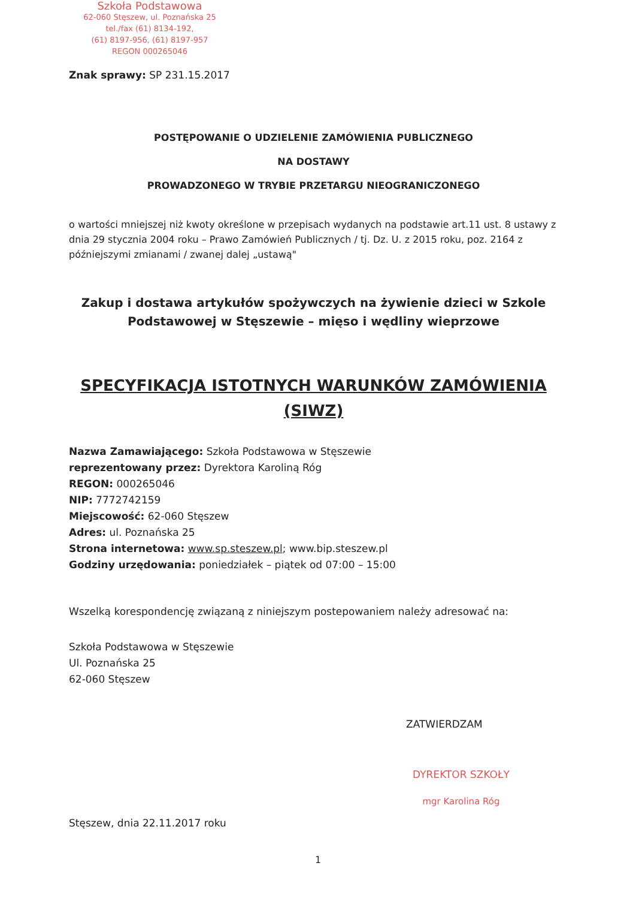Szkoła Podstawowa
62-060 Stęszew, ul. Poznańska 25
tel./fax (61) 8134-192,
(61) 8197-956, (61) 8197-957
REGON 000265046
Znak sprawy: SP 231.15.2017
POSTĘPOWANIE O UDZIELENIE ZAMÓWIENIA PUBLICZNEGO
NA DOSTAWY
PROWADZONEGO W TRYBIE PRZETARGU NIEOGRANICZONEGO
o wartości mniejszej niż kwoty określone w przepisach wydanych na podstawie art.11 ust. 8 ustawy z dnia 29 stycznia 2004 roku – Prawo Zamówień Publicznych / tj. Dz. U. z 2015 roku, poz. 2164 z późniejszymi zmianami / zwanej dalej „ustawą"
Zakup i dostawa artykułów spożywczych na żywienie dzieci w Szkole Podstawowej w Stęszewie – mięso i wędliny wieprzowe
SPECYFIKACJA ISTOTNYCH WARUNKÓW ZAMÓWIENIA
(SIWZ)
Nazwa Zamawiającego: Szkoła Podstawowa w Stęszewie
reprezentowany przez: Dyrektora Karoliną Róg
REGON: 000265046
NIP: 7772742159
Miejscowość: 62-060 Stęszew
Adres: ul. Poznańska 25
Strona internetowa: www.sp.steszew.pl; www.bip.steszew.pl
Godziny urzędowania: poniedziałek – piątek od 07:00 – 15:00
Wszelką korespondencję związaną z niniejszym postepowaniem należy adresować na:
Szkoła Podstawowa w Stęszewie
Ul. Poznańska 25
62-060 Stęszew
ZATWIERDZAM
DYREKTOR SZKOŁY
mgr Karolina Róg
Stęszew, dnia 22.11.2017 roku
1